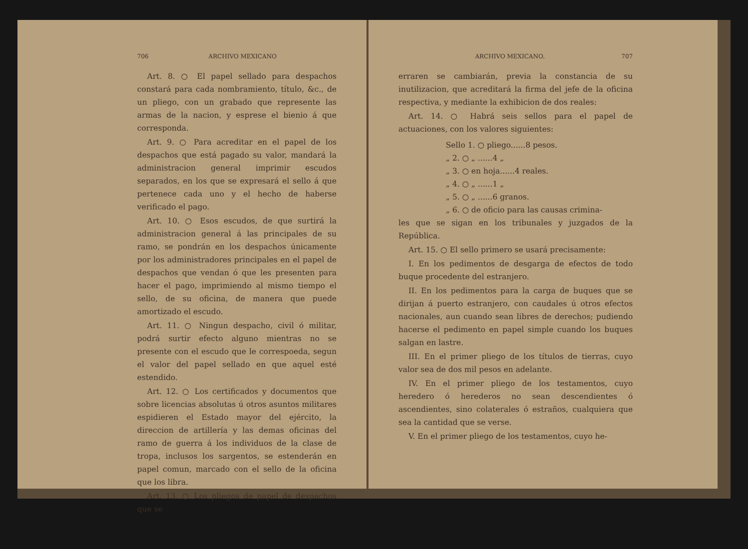706 ARCHIVO MEXICANO
Art. 8. ○ El papel sellado para despachos constará para cada nombramiento, título, &c., de un pliego, con un grabado que represente las armas de la nacion, y esprese el bienio á que corresponda.
Art. 9. ○ Para acreditar en el papel de los despachos que está pagado su valor, mandará la administracion general imprimir escudos separados, en los que se expresará el sello á que pertenece cada uno y el hecho de haberse verificado el pago.
Art. 10. ○ Esos escudos, de que surtirá la administracion general á las principales de su ramo, se pondrán en los despachos únicamente por los administradores principales en el papel de despachos que vendan ó que les presenten para hacer el pago, imprimiendo al mismo tiempo el sello, de su oficina, de manera que puede amortizado el escudo.
Art. 11. ○ Ningun despacho, civil ó militar, podrá surtir efecto alguno mientras no se presente con el escudo que le correspoeda, segun el valor del papel sellado en que aquel esté estendido.
Art. 12. ○ Los certificados y documentos que sobre licencias absolutas ú otros asuntos militares espidieren el Estado mayor del ejército, la direccion de artillería y las demas oficinas del ramo de guerra á los individuos de la clase de tropa, inclusos los sargentos, se estenderán en papel comun, marcado con el sello de la oficina que los libra.
Art. 13. ○ Los pliegos de papel de despachos que se
ARCHIVO MEXICANO. 707
erraren se cambiarán, previa la constancia de su inutilizacion, que acreditará la firma del jefe de la oficina respectiva, y mediante la exhibicion de dos reales:
Art. 14. ○ Habrá seis sellos para el papel de actuaciones, con los valores siguientes:
Sello 1. ○ pliego......8 pesos.
„ 2. ○ „ ......4 „
„ 3. ○ en hoja......4 reales.
„ 4. ○ „ ......1 „
„ 5. ○ „ ......6 granos.
„ 6. ○ de oficio para las causas crimina-
les que se sigan en los tribunales y juzgados de la República.
Art. 15. ○ El sello primero se usará precisamente:
I. En los pedimentos de desgarga de efectos de todo buque procedente del estranjero.
II. En los pedimentos para la carga de buques que se dirijan á puerto estranjero, con caudales ú otros efectos nacionales, aun cuando sean libres de derechos; pudiendo hacerse el pedimento en papel simple cuando los buques salgan en lastre.
III. En el primer pliego de los títulos de tierras, cuyo valor sea de dos mil pesos en adelante.
IV. En el primer pliego de los testamentos, cuyo heredero ó herederos no sean descendientes ó ascendientes, sino colaterales ó estraños, cualquiera que sea la cantidad que se verse.
V. En el primer pliego de los testamentos, cuyo he-